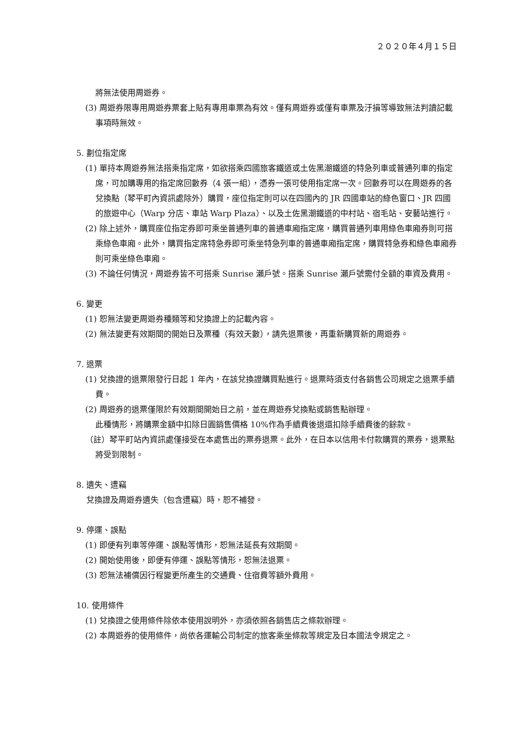２０２０年４月１５日
將無法使用周遊券。
(3) 周遊券限專用周遊券票套上貼有專用車票為有效。僅有周遊券或僅有車票及汙損等導致無法判讀記載事項時無效。
5. 劃位指定席
(1) 單持本周遊券無法搭乘指定席，如欲搭乘四國旅客鐵道或土佐黑潮鐵道的特急列車或普通列車的指定席，可加購專用的指定席回數券（4 張一組），憑券一張可使用指定席一次。回數券可以在周遊券的各兌換點（琴平町內資訊處除外）購買，座位指定則可以在四國內的 JR 四國車站的綠色窗口、JR 四國的旅遊中心（Warp 分店、車站 Warp Plaza）、以及土佐黑潮鐵道的中村站、宿毛站、安藝站進行。
(2) 除上述外，購買座位指定券即可乘坐普通列車的普通車廂指定席，購買普通列車用綠色車廂券則可搭乘綠色車廂。此外，購買指定席特急券即可乘坐特急列車的普通車廂指定席，購買特急券和綠色車廂券則可乘坐綠色車廂。
(3) 不論任何情況，周遊券皆不可搭乘 Sunrise 瀨戶號。搭乘 Sunrise 瀨戶號需付全額的車資及費用。
6. 變更
(1) 恕無法變更周遊券種類等和兌換證上的記載內容。
(2) 無法變更有效期間的開始日及票種（有效天數），請先退票後，再重新購買新的周遊券。
7. 退票
(1) 兌換證的退票限發行日起 1 年內，在該兌換證購買點進行。退票時須支付各銷售公司規定之退票手續費。
(2) 周遊券的退票僅限於有效期間開始日之前，並在周遊券兌換點或銷售點辦理。
此種情形，將購票金額中扣除日圓銷售價格 10%作為手續費後退還扣除手續費後的餘款。
（註）琴平町站內資訊處僅接受在本處售出的票券退票。此外，在日本以信用卡付款購買的票券，退票點將受到限制。
8. 遺失、遭竊
兌換證及周遊券遺失（包含遭竊）時，恕不補發。
9. 停運、誤點
(1) 即便有列車等停運、誤點等情形，恕無法延長有效期間。
(2) 開始使用後，即便有停運、誤點等情形，恕無法退票。
(3) 恕無法補償因行程變更所產生的交通費、住宿費等額外費用。
10. 使用條件
(1) 兌換證之使用條件除依本使用說明外，亦須依照各銷售店之條款辦理。
(2) 本周遊券的使用條件，尚依各運輸公司制定的旅客乘坐條款等規定及日本國法令規定之。